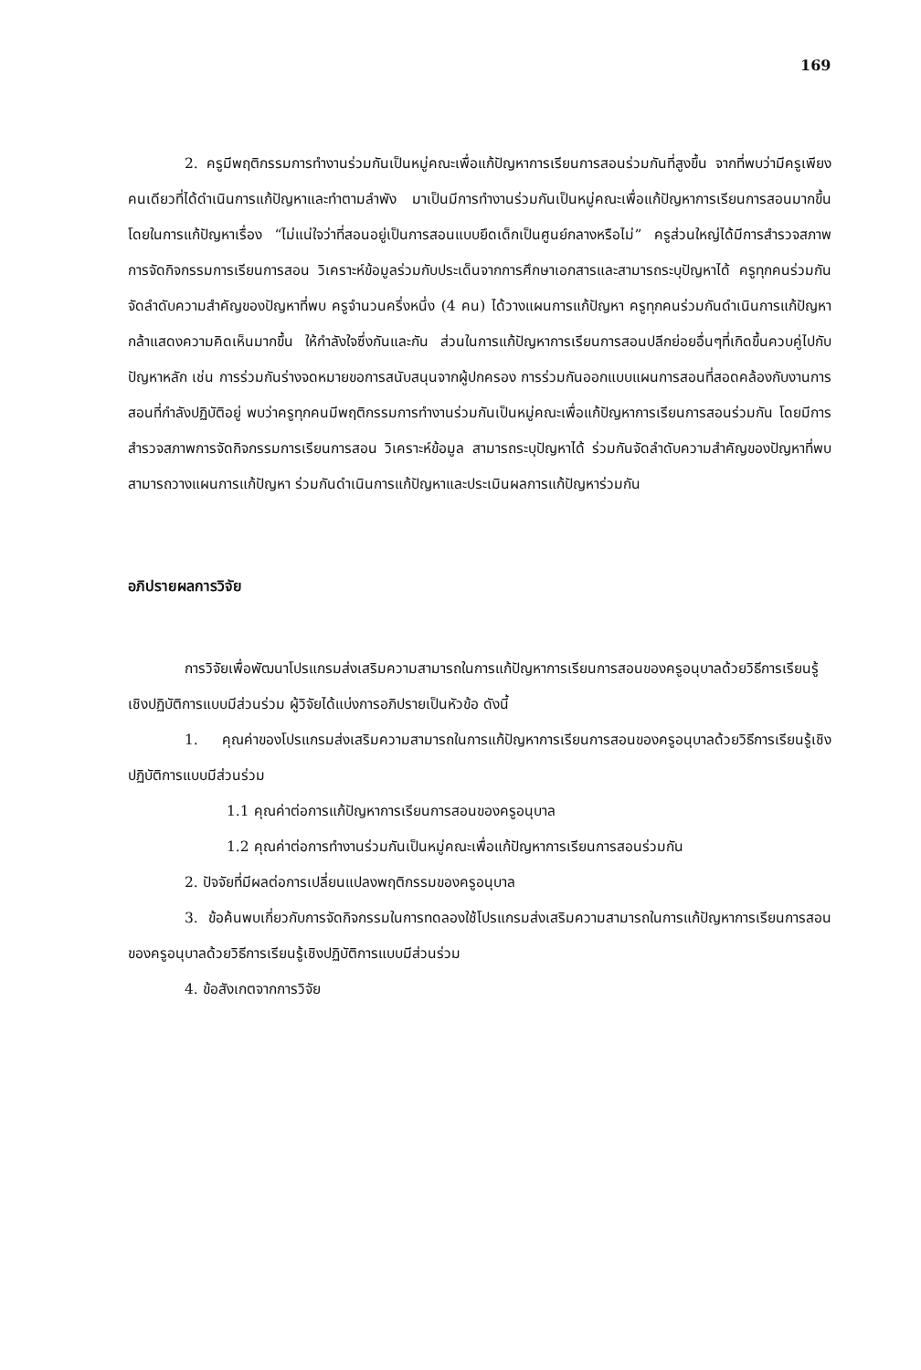169
2. ครูมีพฤติกรรมการทำงานร่วมกันเป็นหมู่คณะเพื่อแก้ปัญหาการเรียนการสอนร่วมกันที่สูงขึ้น จากที่พบว่ามีครูเพียงคนเดียวที่ได้ดำเนินการแก้ปัญหาและทำตามลำพัง มาเป็นมีการทำงานร่วมกันเป็นหมู่คณะเพื่อแก้ปัญหาการเรียนการสอนมากขึ้น โดยในการแก้ปัญหาเรื่อง “ไม่แน่ใจว่าที่สอนอยู่เป็นการสอนแบบยึดเด็กเป็นศูนย์กลางหรือไม่” ครูส่วนใหญ่ได้มีการสำรวจสภาพการจัดกิจกรรมการเรียนการสอน วิเคราะห์ข้อมูลร่วมกับประเด็นจากการศึกษาเอกสารและสามารถระบุปัญหาได้ ครูทุกคนร่วมกันจัดลำดับความสำคัญของปัญหาที่พบ ครูจำนวนครึ่งหนึ่ง (4 คน) ได้วางแผนการแก้ปัญหา ครูทุกคนร่วมกันดำเนินการแก้ปัญหา กล้าแสดงความคิดเห็นมากขึ้น ให้กำลังใจซึ่งกันและกัน ส่วนในการแก้ปัญหาการเรียนการสอนปลีกย่อยอื่นๆที่เกิดขึ้นควบคู่ไปกับปัญหาหลัก เช่น การร่วมกันร่างจดหมายขอการสนับสนุนจากผู้ปกครอง การร่วมกันออกแบบแผนการสอนที่สอดคล้องกับงานการสอนที่กำลังปฏิบัติอยู่ พบว่าครูทุกคนมีพฤติกรรมการทำงานร่วมกันเป็นหมู่คณะเพื่อแก้ปัญหาการเรียนการสอนร่วมกัน โดยมีการสำรวจสภาพการจัดกิจกรรมการเรียนการสอน วิเคราะห์ข้อมูล สามารถระบุปัญหาได้ ร่วมกันจัดลำดับความสำคัญของปัญหาที่พบ สามารถวางแผนการแก้ปัญหา ร่วมกันดำเนินการแก้ปัญหาและประเมินผลการแก้ปัญหาร่วมกัน
อภิปรายผลการวิจัย
การวิจัยเพื่อพัฒนาโปรแกรมส่งเสริมความสามารถในการแก้ปัญหาการเรียนการสอนของครูอนุบาลด้วยวิธีการเรียนรู้เชิงปฏิบัติการแบบมีส่วนร่วม ผู้วิจัยได้แบ่งการอภิปรายเป็นหัวข้อ ดังนี้
1. คุณค่าของโปรแกรมส่งเสริมความสามารถในการแก้ปัญหาการเรียนการสอนของครูอนุบาลด้วยวิธีการเรียนรู้เชิงปฏิบัติการแบบมีส่วนร่วม
1.1 คุณค่าต่อการแก้ปัญหาการเรียนการสอนของครูอนุบาล
1.2 คุณค่าต่อการทำงานร่วมกันเป็นหมู่คณะเพื่อแก้ปัญหาการเรียนการสอนร่วมกัน
2. ปัจจัยที่มีผลต่อการเปลี่ยนแปลงพฤติกรรมของครูอนุบาล
3. ข้อค้นพบเกี่ยวกับการจัดกิจกรรมในการทดลองใช้โปรแกรมส่งเสริมความสามารถในการแก้ปัญหาการเรียนการสอนของครูอนุบาลด้วยวิธีการเรียนรู้เชิงปฏิบัติการแบบมีส่วนร่วม
4. ข้อสังเกตจากการวิจัย